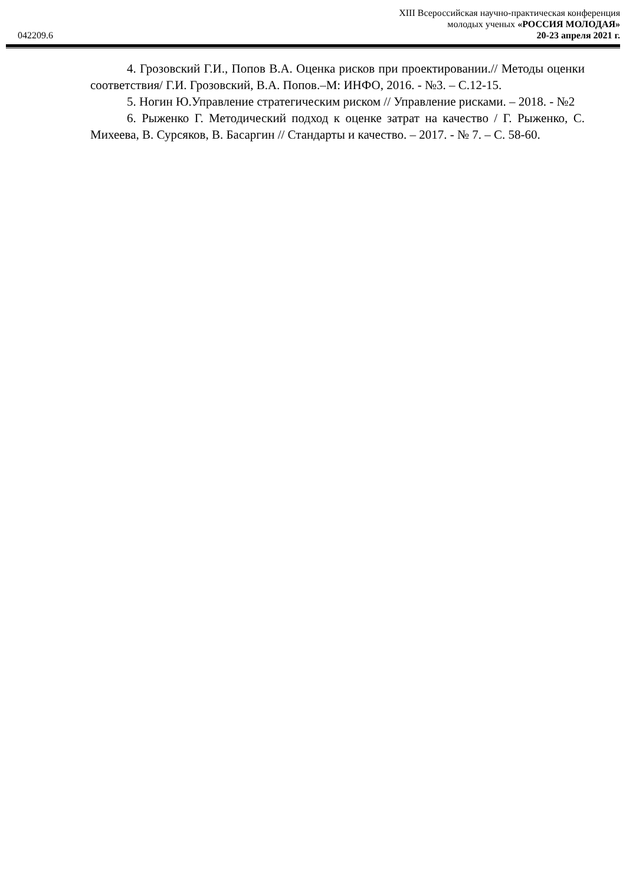XIII Всероссийская научно-практическая конференция
молодых ученых «РОССИЯ МОЛОДАЯ»
20-23 апреля 2021 г.
042209.6
4. Грозовский Г.И., Попов В.А. Оценка рисков при проектировании.// Методы оценки соответствия/ Г.И. Грозовский, В.А. Попов.–М: ИНФО, 2016. - №3. – С.12-15.
5. Ногин Ю.Управление стратегическим риском // Управление рисками. – 2018. - №2
6. Рыженко Г. Методический подход к оценке затрат на качество / Г. Рыженко, С. Михеева, В. Сурсяков, В. Басаргин // Стандарты и качество. – 2017. - № 7. – С. 58-60.